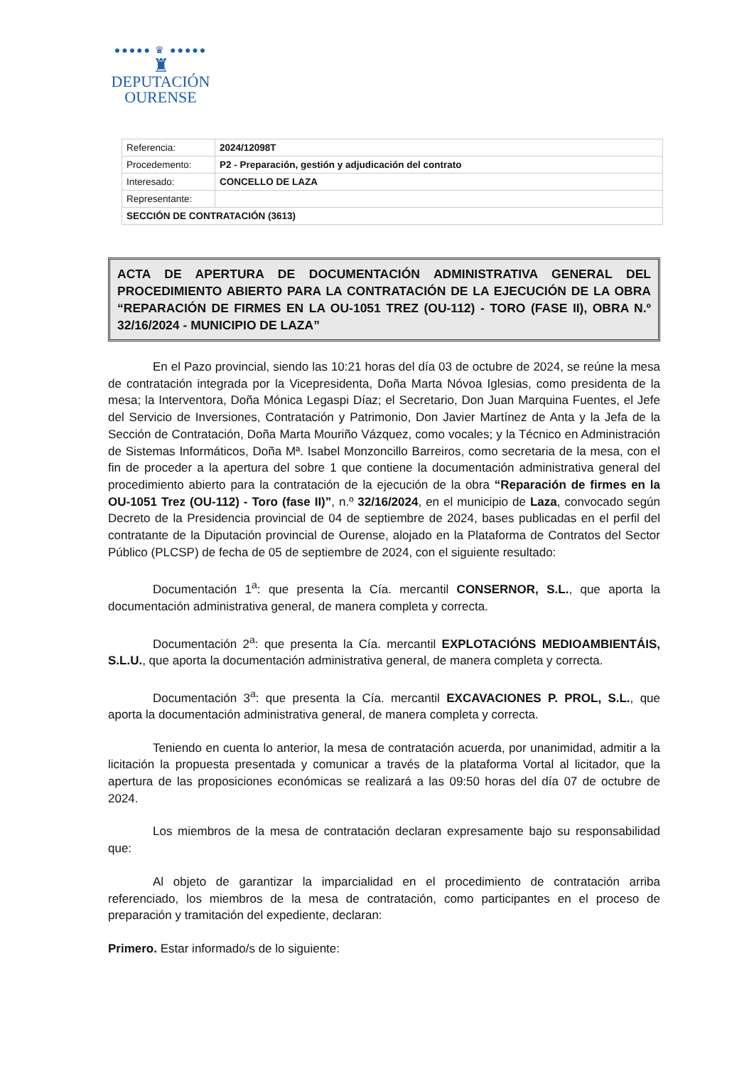●●●●● ♛ ●●●●●
♜
DEPUTACIÓN
OURENSE
| Referencia: | 2024/12098T |
| Procedemento: | P2 - Preparación, gestión y adjudicación del contrato |
| Interesado: | CONCELLO DE LAZA |
| Representante: | |
| SECCIÓN DE CONTRATACIÓN (3613) | |
ACTA DE APERTURA DE DOCUMENTACIÓN ADMINISTRATIVA GENERAL DEL PROCEDIMIENTO ABIERTO PARA LA CONTRATACIÓN DE LA EJECUCIÓN DE LA OBRA “REPARACIÓN DE FIRMES EN LA OU-1051 TREZ (OU-112) - TORO (FASE II), OBRA N.º 32/16/2024 - MUNICIPIO DE LAZA”
En el Pazo provincial, siendo las 10:21 horas del día 03 de octubre de 2024, se reúne la mesa de contratación integrada por la Vicepresidenta, Doña Marta Nóvoa Iglesias, como presidenta de la mesa; la Interventora, Doña Mónica Legaspi Díaz; el Secretario, Don Juan Marquina Fuentes, el Jefe del Servicio de Inversiones, Contratación y Patrimonio, Don Javier Martínez de Anta y la Jefa de la Sección de Contratación, Doña Marta Mouriño Vázquez, como vocales; y la Técnico en Administración de Sistemas Informáticos, Doña Mª. Isabel Monzoncillo Barreiros, como secretaria de la mesa, con el fin de proceder a la apertura del sobre 1 que contiene la documentación administrativa general del procedimiento abierto para la contratación de la ejecución de la obra “Reparación de firmes en la OU-1051 Trez (OU-112) - Toro (fase II)”, n.º 32/16/2024, en el municipio de Laza, convocado según Decreto de la Presidencia provincial de 04 de septiembre de 2024, bases publicadas en el perfil del contratante de la Diputación provincial de Ourense, alojado en la Plataforma de Contratos del Sector Público (PLCSP) de fecha de 05 de septiembre de 2024, con el siguiente resultado:
Documentación 1<sup>a</sup>: que presenta la Cía. mercantil CONSERNOR, S.L., que aporta la documentación administrativa general, de manera completa y correcta.
Documentación 2<sup>a</sup>: que presenta la Cía. mercantil EXPLOTACIÓNS MEDIOAMBIENTÁIS, S.L.U., que aporta la documentación administrativa general, de manera completa y correcta.
Documentación 3<sup>a</sup>: que presenta la Cía. mercantil EXCAVACIONES P. PROL, S.L., que aporta la documentación administrativa general, de manera completa y correcta.
Teniendo en cuenta lo anterior, la mesa de contratación acuerda, por unanimidad, admitir a la licitación la propuesta presentada y comunicar a través de la plataforma Vortal al licitador, que la apertura de las proposiciones económicas se realizará a las 09:50 horas del día 07 de octubre de 2024.
Los miembros de la mesa de contratación declaran expresamente bajo su responsabilidad que:
Al objeto de garantizar la imparcialidad en el procedimiento de contratación arriba referenciado, los miembros de la mesa de contratación, como participantes en el proceso de preparación y tramitación del expediente, declaran:
Primero. Estar informado/s de lo siguiente: